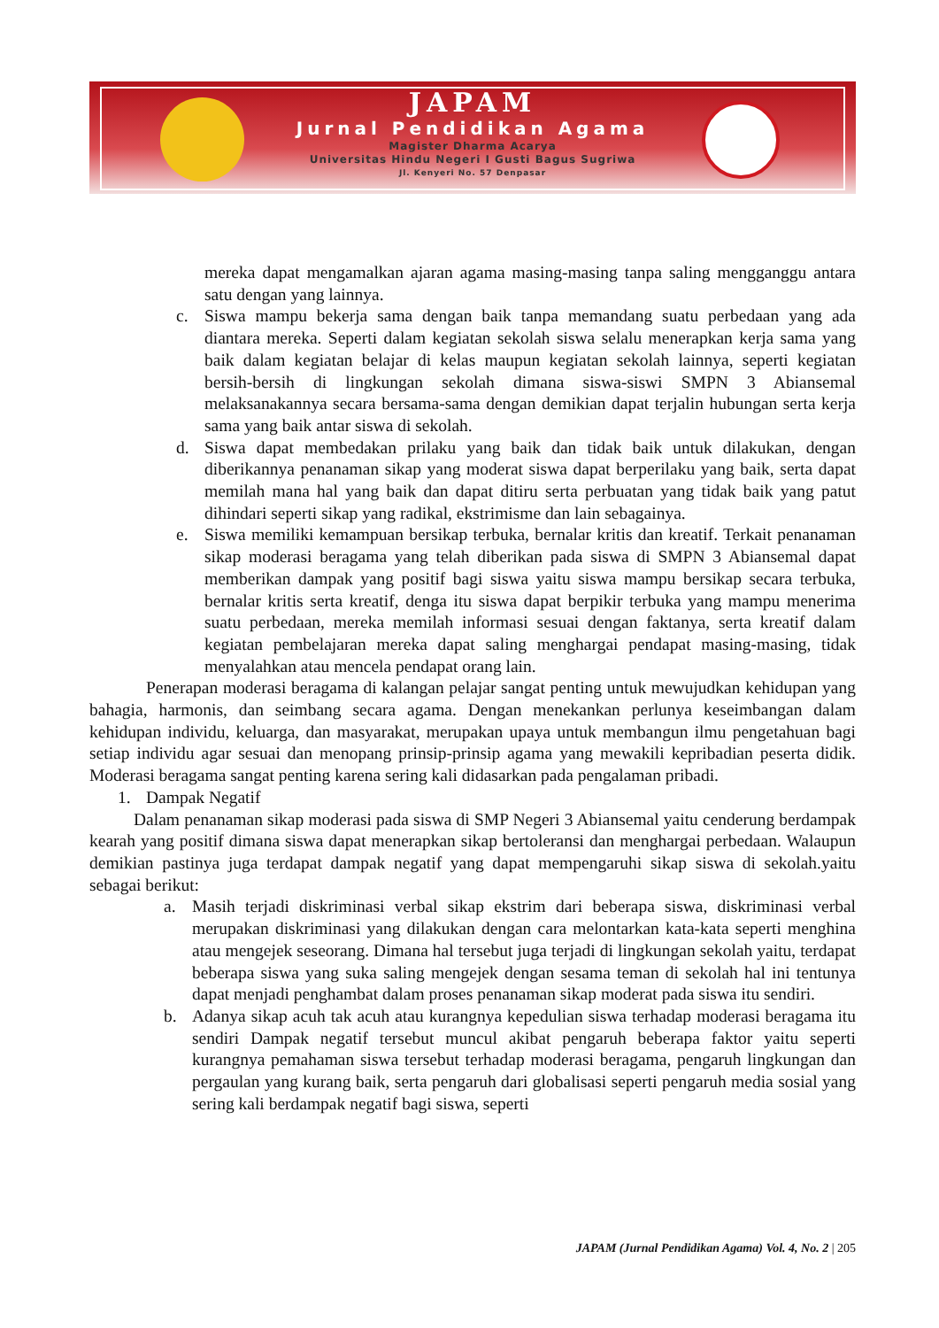JAPAM
Jurnal Pendidikan Agama
Magister Dharma Acarya
Universitas Hindu Negeri I Gusti Bagus Sugriwa
Jl. Kenyeri No. 57 Denpasar
mereka dapat mengamalkan ajaran agama masing-masing tanpa saling mengganggu antara satu dengan yang lainnya.
c. Siswa mampu bekerja sama dengan baik tanpa memandang suatu perbedaan yang ada diantara mereka. Seperti dalam kegiatan sekolah siswa selalu menerapkan kerja sama yang baik dalam kegiatan belajar di kelas maupun kegiatan sekolah lainnya, seperti kegiatan bersih-bersih di lingkungan sekolah dimana siswa-siswi SMPN 3 Abiansemal melaksanakannya secara bersama-sama dengan demikian dapat terjalin hubungan serta kerja sama yang baik antar siswa di sekolah.
d. Siswa dapat membedakan prilaku yang baik dan tidak baik untuk dilakukan, dengan diberikannya penanaman sikap yang moderat siswa dapat berperilaku yang baik, serta dapat memilah mana hal yang baik dan dapat ditiru serta perbuatan yang tidak baik yang patut dihindari seperti sikap yang radikal, ekstrimisme dan lain sebagainya.
e. Siswa memiliki kemampuan bersikap terbuka, bernalar kritis dan kreatif. Terkait penanaman sikap moderasi beragama yang telah diberikan pada siswa di SMPN 3 Abiansemal dapat memberikan dampak yang positif bagi siswa yaitu siswa mampu bersikap secara terbuka, bernalar kritis serta kreatif, denga itu siswa dapat berpikir terbuka yang mampu menerima suatu perbedaan, mereka memilah informasi sesuai dengan faktanya, serta kreatif dalam kegiatan pembelajaran mereka dapat saling menghargai pendapat masing-masing, tidak menyalahkan atau mencela pendapat orang lain.
Penerapan moderasi beragama di kalangan pelajar sangat penting untuk mewujudkan kehidupan yang bahagia, harmonis, dan seimbang secara agama. Dengan menekankan perlunya keseimbangan dalam kehidupan individu, keluarga, dan masyarakat, merupakan upaya untuk membangun ilmu pengetahuan bagi setiap individu agar sesuai dan menopang prinsip-prinsip agama yang mewakili kepribadian peserta didik. Moderasi beragama sangat penting karena sering kali didasarkan pada pengalaman pribadi.
1. Dampak Negatif
Dalam penanaman sikap moderasi pada siswa di SMP Negeri 3 Abiansemal yaitu cenderung berdampak kearah yang positif dimana siswa dapat menerapkan sikap bertoleransi dan menghargai perbedaan. Walaupun demikian pastinya juga terdapat dampak negatif yang dapat mempengaruhi sikap siswa di sekolah.yaitu sebagai berikut:
a. Masih terjadi diskriminasi verbal sikap ekstrim dari beberapa siswa, diskriminasi verbal merupakan diskriminasi yang dilakukan dengan cara melontarkan kata-kata seperti menghina atau mengejek seseorang. Dimana hal tersebut juga terjadi di lingkungan sekolah yaitu, terdapat beberapa siswa yang suka saling mengejek dengan sesama teman di sekolah hal ini tentunya dapat menjadi penghambat dalam proses penanaman sikap moderat pada siswa itu sendiri.
b. Adanya sikap acuh tak acuh atau kurangnya kepedulian siswa terhadap moderasi beragama itu sendiri Dampak negatif tersebut muncul akibat pengaruh beberapa faktor yaitu seperti kurangnya pemahaman siswa tersebut terhadap moderasi beragama, pengaruh lingkungan dan pergaulan yang kurang baik, serta pengaruh dari globalisasi seperti pengaruh media sosial yang sering kali berdampak negatif bagi siswa, seperti
JAPAM (Jurnal Pendidikan Agama) Vol. 4, No. 2 | 205